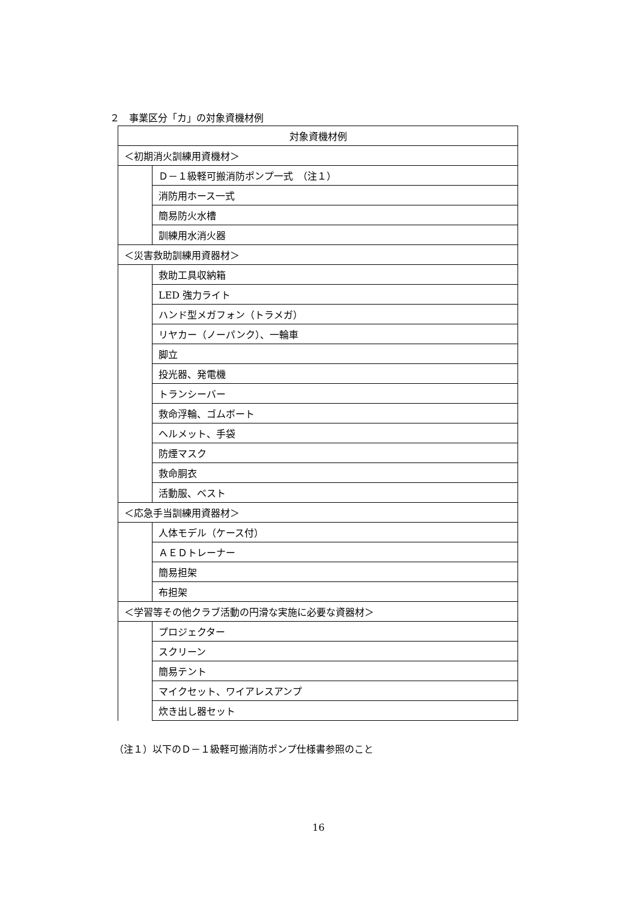２　事業区分「カ」の対象資機材例
| 対象資機材例 | |
| --- | --- |
| ＜初期消火訓練用資機材＞ | |
| | Ｄ－１級軽可搬消防ポンプ一式 （注１） |
| | 消防用ホース一式 |
| | 簡易防火水槽 |
| | 訓練用水消火器 |
| ＜災害救助訓練用資器材＞ | |
| | 救助工具収納箱 |
| | LED 強力ライト |
| | ハンド型メガフォン（トラメガ） |
| | リヤカー（ノーパンク）、一輪車 |
| | 脚立 |
| | 投光器、発電機 |
| | トランシーバー |
| | 救命浮輪、ゴムボート |
| | ヘルメット、手袋 |
| | 防煙マスク |
| | 救命胴衣 |
| | 活動服、ベスト |
| ＜応急手当訓練用資器材＞ | |
| | 人体モデル（ケース付） |
| | ＡＥＤトレーナー |
| | 簡易担架 |
| | 布担架 |
| ＜学習等その他クラブ活動の円滑な実施に必要な資器材＞ | |
| | プロジェクター |
| | スクリーン |
| | 簡易テント |
| | マイクセット、ワイアレスアンプ |
| | 炊き出し器セット |
（注１）以下のＤ－１級軽可搬消防ポンプ仕様書参照のこと
16